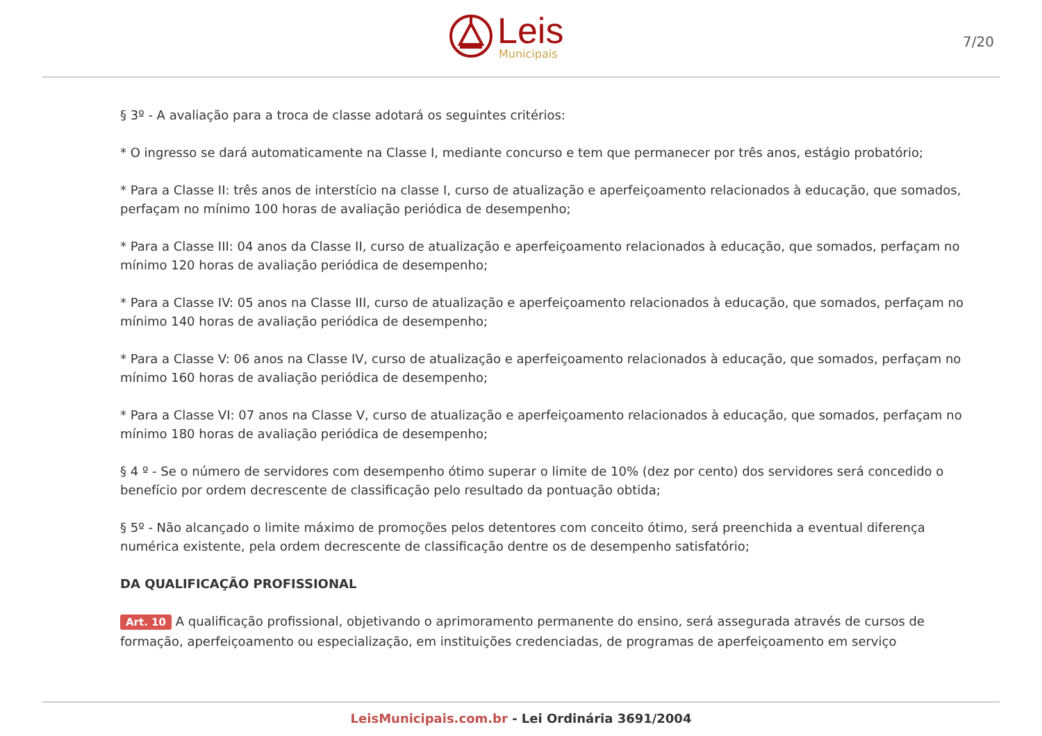Leis
Municipais
7/20
§ 3º - A avaliação para a troca de classe adotará os seguintes critérios:
* O ingresso se dará automaticamente na Classe I, mediante concurso e tem que permanecer por três anos, estágio probatório;
* Para a Classe II: três anos de interstício na classe I, curso de atualização e aperfeiçoamento relacionados à educação, que somados, perfaçam no mínimo 100 horas de avaliação periódica de desempenho;
* Para a Classe III: 04 anos da Classe II, curso de atualização e aperfeiçoamento relacionados à educação, que somados, perfaçam no mínimo 120 horas de avaliação periódica de desempenho;
* Para a Classe IV: 05 anos na Classe III, curso de atualização e aperfeiçoamento relacionados à educação, que somados, perfaçam no mínimo 140 horas de avaliação periódica de desempenho;
* Para a Classe V: 06 anos na Classe IV, curso de atualização e aperfeiçoamento relacionados à educação, que somados, perfaçam no mínimo 160 horas de avaliação periódica de desempenho;
* Para a Classe VI: 07 anos na Classe V, curso de atualização e aperfeiçoamento relacionados à educação, que somados, perfaçam no mínimo 180 horas de avaliação periódica de desempenho;
§ 4 º - Se o número de servidores com desempenho ótimo superar o limite de 10% (dez por cento) dos servidores será concedido o benefício por ordem decrescente de classificação pelo resultado da pontuação obtida;
§ 5º - Não alcançado o limite máximo de promoções pelos detentores com conceito ótimo, será preenchida a eventual diferença numérica existente, pela ordem decrescente de classificação dentre os de desempenho satisfatório;
DA QUALIFICAÇÃO PROFISSIONAL
Art. 10 A qualificação profissional, objetivando o aprimoramento permanente do ensino, será assegurada através de cursos de formação, aperfeiçoamento ou especialização, em instituições credenciadas, de programas de aperfeiçoamento em serviço
LeisMunicipais.com.br - Lei Ordinária 3691/2004